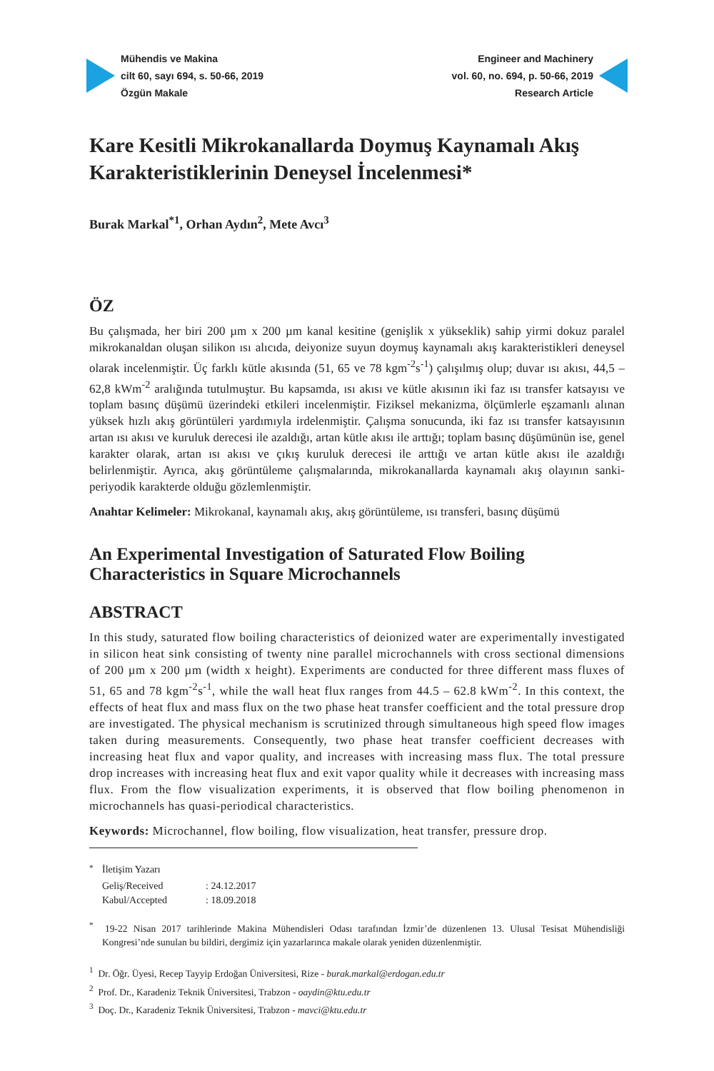Mühendis ve Makina
cilt 60, sayı 694, s. 50-66, 2019
Özgün Makale
Engineer and Machinery
vol. 60, no. 694, p. 50-66, 2019
Research Article
Kare Kesitli Mikrokanallarda Doymuş Kaynamalı Akış Karakteristiklerinin Deneysel İncelenmesi*
Burak Markal<sup>*1</sup>, Orhan Aydın<sup>2</sup>, Mete Avcı<sup>3</sup>
ÖZ
Bu çalışmada, her biri 200 µm x 200 µm kanal kesitine (genişlik x yükseklik) sahip yirmi dokuz paralel mikrokanaldan oluşan silikon ısı alıcıda, deiyonize suyun doymuş kaynamalı akış karakteristikleri deneysel olarak incelenmiştir. Üç farklı kütle akısında (51, 65 ve 78 kgm<sup>-2</sup>s<sup>-1</sup>) çalışılmış olup; duvar ısı akısı, 44,5 – 62,8 kWm<sup>-2</sup> aralığında tutulmuştur. Bu kapsamda, ısı akısı ve kütle akısının iki faz ısı transfer katsayısı ve toplam basınç düşümü üzerindeki etkileri incelenmiştir. Fiziksel mekanizma, ölçümlerle eşzamanlı alınan yüksek hızlı akış görüntüleri yardımıyla irdelenmiştir. Çalışma sonucunda, iki faz ısı transfer katsayısının artan ısı akısı ve kuruluk derecesi ile azaldığı, artan kütle akısı ile arttığı; toplam basınç düşümünün ise, genel karakter olarak, artan ısı akısı ve çıkış kuruluk derecesi ile arttığı ve artan kütle akısı ile azaldığı belirlenmiştir. Ayrıca, akış görüntüleme çalışmalarında, mikrokanallarda kaynamalı akış olayının sanki-periyodik karakterde olduğu gözlemlenmiştir.
Anahtar Kelimeler: Mikrokanal, kaynamalı akış, akış görüntüleme, ısı transferi, basınç düşümü
An Experimental Investigation of Saturated Flow Boiling
Characteristics in Square Microchannels
ABSTRACT
In this study, saturated flow boiling characteristics of deionized water are experimentally investigated in silicon heat sink consisting of twenty nine parallel microchannels with cross sectional dimensions of 200 µm x 200 µm (width x height). Experiments are conducted for three different mass fluxes of 51, 65 and 78 kgm<sup>-2</sup>s<sup>-1</sup>, while the wall heat flux ranges from 44.5 – 62.8 kWm<sup>-2</sup>. In this context, the effects of heat flux and mass flux on the two phase heat transfer coefficient and the total pressure drop are investigated. The physical mechanism is scrutinized through simultaneous high speed flow images taken during measurements. Consequently, two phase heat transfer coefficient decreases with increasing heat flux and vapor quality, and increases with increasing mass flux. The total pressure drop increases with increasing heat flux and exit vapor quality while it decreases with increasing mass flux. From the flow visualization experiments, it is observed that flow boiling phenomenon in microchannels has quasi-periodical characteristics.
Keywords: Microchannel, flow boiling, flow visualization, heat transfer, pressure drop.
| <sup>*</sup> | İletişim Yazarı | |
| | Geliş/Received | : 24.12.2017 |
| | Kabul/Accepted | : 18.09.2018 |
<sup>*</sup> 19-22 Nisan 2017 tarihlerinde Makina Mühendisleri Odası tarafından İzmir’de düzenlenen 13. Ulusal Tesisat Mühendisliği Kongresi’nde sunulan bu bildiri, dergimiz için yazarlarınca makale olarak yeniden düzenlenmiştir.
<sup>1</sup> Dr. Öğr. Üyesi, Recep Tayyip Erdoğan Üniversitesi, Rize - burak.markal@erdogan.edu.tr
<sup>2</sup> Prof. Dr., Karadeniz Teknik Üniversitesi, Trabzon - oaydin@ktu.edu.tr
<sup>3</sup> Doç. Dr., Karadeniz Teknik Üniversitesi, Trabzon - mavci@ktu.edu.tr